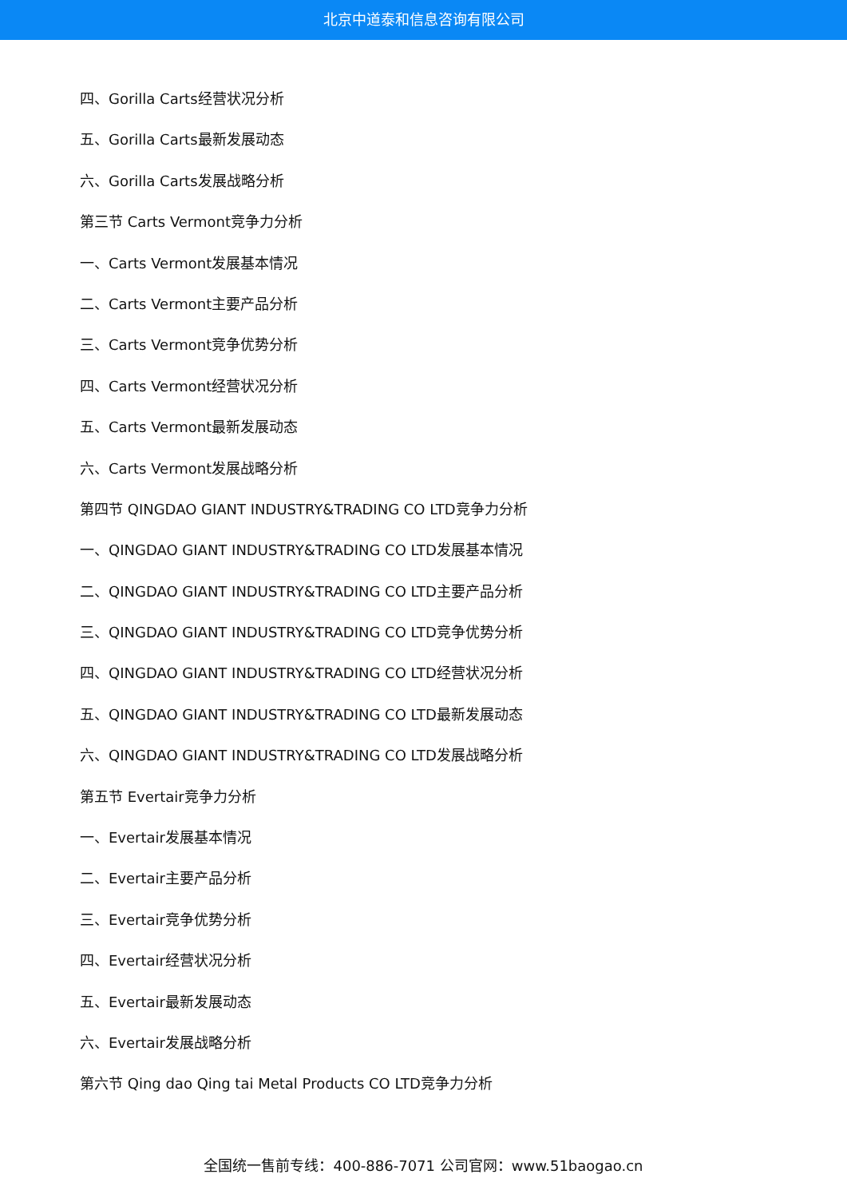北京中道泰和信息咨询有限公司
四、Gorilla Carts经营状况分析
五、Gorilla Carts最新发展动态
六、Gorilla Carts发展战略分析
第三节 Carts Vermont竞争力分析
一、Carts Vermont发展基本情况
二、Carts Vermont主要产品分析
三、Carts Vermont竞争优势分析
四、Carts Vermont经营状况分析
五、Carts Vermont最新发展动态
六、Carts Vermont发展战略分析
第四节 QINGDAO GIANT INDUSTRY&TRADING CO LTD竞争力分析
一、QINGDAO GIANT INDUSTRY&TRADING CO LTD发展基本情况
二、QINGDAO GIANT INDUSTRY&TRADING CO LTD主要产品分析
三、QINGDAO GIANT INDUSTRY&TRADING CO LTD竞争优势分析
四、QINGDAO GIANT INDUSTRY&TRADING CO LTD经营状况分析
五、QINGDAO GIANT INDUSTRY&TRADING CO LTD最新发展动态
六、QINGDAO GIANT INDUSTRY&TRADING CO LTD发展战略分析
第五节 Evertair竞争力分析
一、Evertair发展基本情况
二、Evertair主要产品分析
三、Evertair竞争优势分析
四、Evertair经营状况分析
五、Evertair最新发展动态
六、Evertair发展战略分析
第六节 Qing dao Qing tai Metal Products CO LTD竞争力分析
全国统一售前专线：400-886-7071 公司官网：www.51baogao.cn